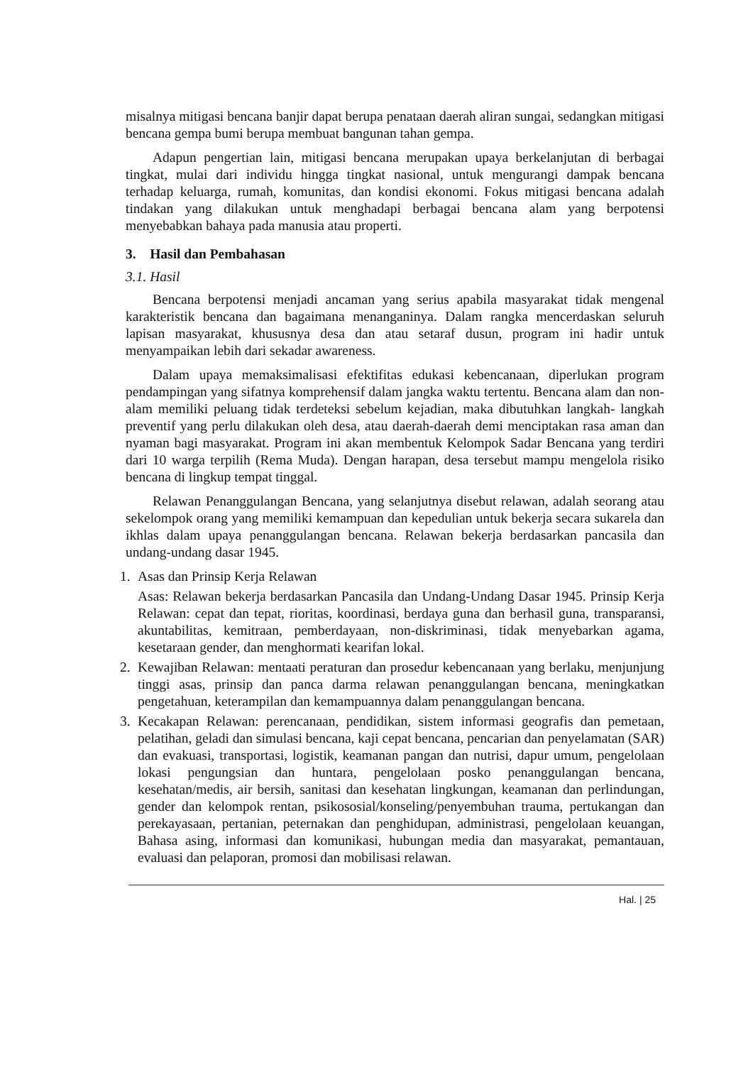misalnya mitigasi bencana banjir dapat berupa penataan daerah aliran sungai, sedangkan mitigasi bencana gempa bumi berupa membuat bangunan tahan gempa.
Adapun pengertian lain, mitigasi bencana merupakan upaya berkelanjutan di berbagai tingkat, mulai dari individu hingga tingkat nasional, untuk mengurangi dampak bencana terhadap keluarga, rumah, komunitas, dan kondisi ekonomi. Fokus mitigasi bencana adalah tindakan yang dilakukan untuk menghadapi berbagai bencana alam yang berpotensi menyebabkan bahaya pada manusia atau properti.
3. Hasil dan Pembahasan
3.1. Hasil
Bencana berpotensi menjadi ancaman yang serius apabila masyarakat tidak mengenal karakteristik bencana dan bagaimana menanganinya. Dalam rangka mencerdaskan seluruh lapisan masyarakat, khususnya desa dan atau setaraf dusun, program ini hadir untuk menyampaikan lebih dari sekadar awareness.
Dalam upaya memaksimalisasi efektifitas edukasi kebencanaan, diperlukan program pendampingan yang sifatnya komprehensif dalam jangka waktu tertentu. Bencana alam dan non-alam memiliki peluang tidak terdeteksi sebelum kejadian, maka dibutuhkan langkah- langkah preventif yang perlu dilakukan oleh desa, atau daerah-daerah demi menciptakan rasa aman dan nyaman bagi masyarakat. Program ini akan membentuk Kelompok Sadar Bencana yang terdiri dari 10 warga terpilih (Rema Muda). Dengan harapan, desa tersebut mampu mengelola risiko bencana di lingkup tempat tinggal.
Relawan Penanggulangan Bencana, yang selanjutnya disebut relawan, adalah seorang atau sekelompok orang yang memiliki kemampuan dan kepedulian untuk bekerja secara sukarela dan ikhlas dalam upaya penanggulangan bencana. Relawan bekerja berdasarkan pancasila dan undang-undang dasar 1945.
1. Asas dan Prinsip Kerja Relawan
Asas: Relawan bekerja berdasarkan Pancasila dan Undang-Undang Dasar 1945. Prinsip Kerja Relawan: cepat dan tepat, rioritas, koordinasi, berdaya guna dan berhasil guna, transparansi, akuntabilitas, kemitraan, pemberdayaan, non-diskriminasi, tidak menyebarkan agama, kesetaraan gender, dan menghormati kearifan lokal.
2. Kewajiban Relawan: mentaati peraturan dan prosedur kebencanaan yang berlaku, menjunjung tinggi asas, prinsip dan panca darma relawan penanggulangan bencana, meningkatkan pengetahuan, keterampilan dan kemampuannya dalam penanggulangan bencana.
3. Kecakapan Relawan: perencanaan, pendidikan, sistem informasi geografis dan pemetaan, pelatihan, geladi dan simulasi bencana, kaji cepat bencana, pencarian dan penyelamatan (SAR) dan evakuasi, transportasi, logistik, keamanan pangan dan nutrisi, dapur umum, pengelolaan lokasi pengungsian dan huntara, pengelolaan posko penanggulangan bencana, kesehatan/medis, air bersih, sanitasi dan kesehatan lingkungan, keamanan dan perlindungan, gender dan kelompok rentan, psikososial/konseling/penyembuhan trauma, pertukangan dan perekayasaan, pertanian, peternakan dan penghidupan, administrasi, pengelolaan keuangan, Bahasa asing, informasi dan komunikasi, hubungan media dan masyarakat, pemantauan, evaluasi dan pelaporan, promosi dan mobilisasi relawan.
Hal. | 25